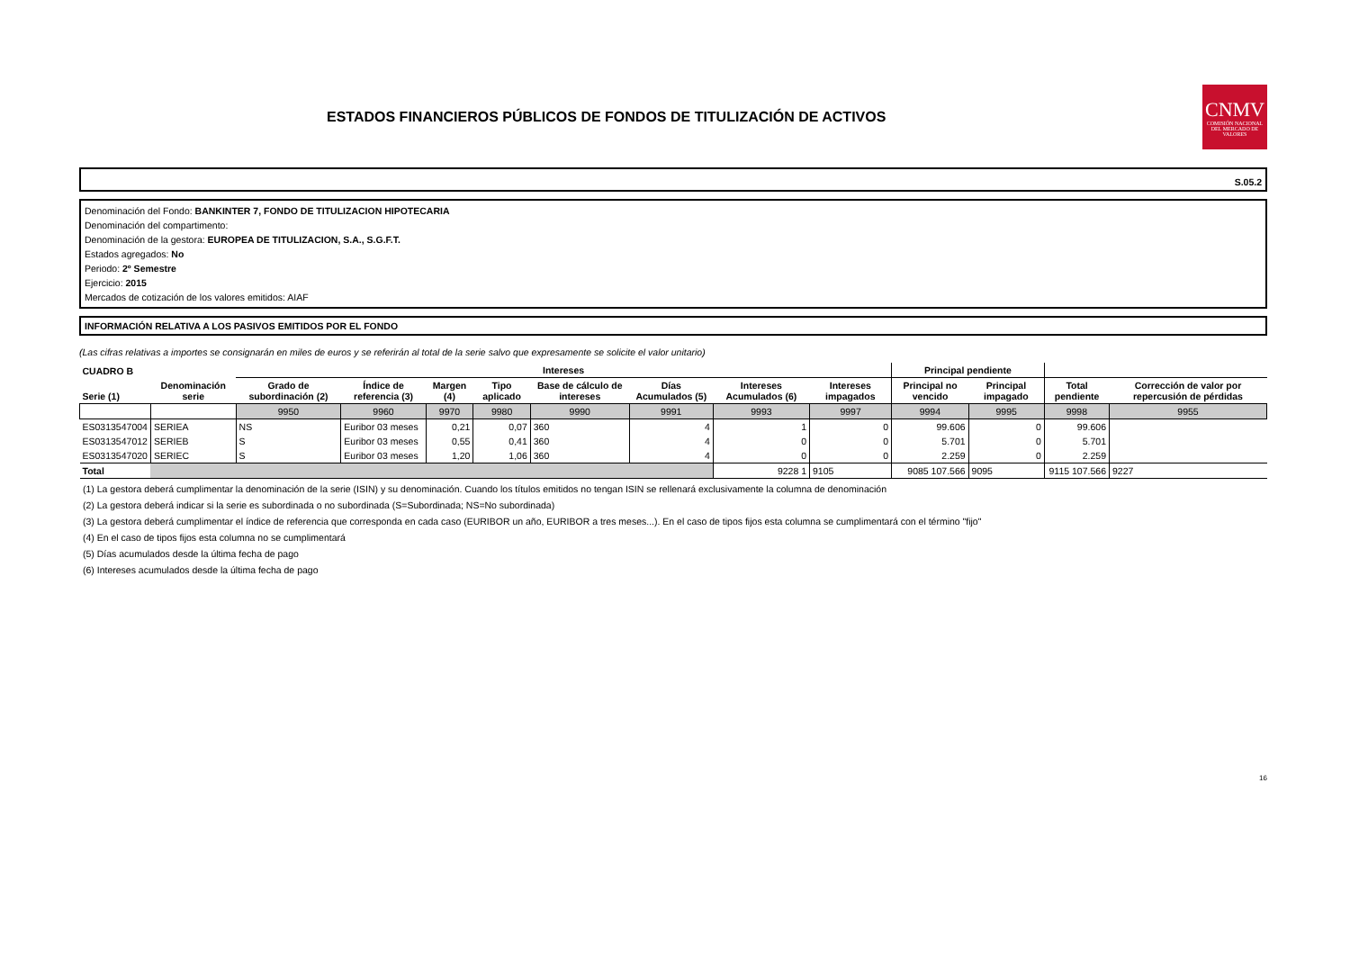ESTADOS FINANCIEROS PÚBLICOS DE FONDOS DE TITULIZACIÓN DE ACTIVOS
CNMV
COMISIÓN NACIONAL DEL MERCADO DE VALORES
S.05.2
Denominación del Fondo: BANKINTER 7, FONDO DE TITULIZACION HIPOTECARIA
Denominación del compartimento:
Denominación de la gestora: EUROPEA DE TITULIZACION, S.A., S.G.F.T.
Estados agregados: No
Periodo: 2º Semestre
Ejercicio: 2015
Mercados de cotización de los valores emitidos: AIAF
INFORMACIÓN RELATIVA A LOS PASIVOS EMITIDOS POR EL FONDO
(Las cifras relativas a importes se consignarán en miles de euros y se referirán al total de la serie salvo que expresamente se solicite el valor unitario)
| CUADRO B | | Intereses | | | | | | | | Principal pendiente | | | |
| --- | --- | --- | --- | --- | --- | --- | --- | --- | --- | --- | --- | --- | --- |
| Serie (1) | Denominación serie | Grado de subordinación (2) | Índice de referencia (3) | Margen (4) | Tipo aplicado | Base de cálculo de intereses | Días Acumulados (5) | Intereses Acumulados (6) | Intereses impagados | Principal no vencido | Principal impagado | Total pendiente | Corrección de valor por repercusión de pérdidas |
| | | 9950 | 9960 | 9970 | 9980 | 9990 | 9991 | 9993 | 9997 | 9994 | 9995 | 9998 | 9955 |
| ES0313547004 | SERIEA | NS | Euribor 03 meses | 0,21 | 0,07 | 360 | 4 | 1 | 0 | 99.606 | 0 | 99.606 | |
| ES0313547012 | SERIEB | S | Euribor 03 meses | 0,55 | 0,41 | 360 | 4 | 0 | 0 | 5.701 | 0 | 5.701 | |
| ES0313547020 | SERIEC | S | Euribor 03 meses | 1,20 | 1,06 | 360 | 4 | 0 | 0 | 2.259 | 0 | 2.259 | |
| Total | | | | | | | | 9228 1 | 9105 | 9085 107.566 | 9095 | 9115 107.566 | 9227 |
(1) La gestora deberá cumplimentar la denominación de la serie (ISIN) y su denominación. Cuando los títulos emitidos no tengan ISIN se rellenará exclusivamente la columna de denominación
(2) La gestora deberá indicar si la serie es subordinada o no subordinada (S=Subordinada; NS=No subordinada)
(3) La gestora deberá cumplimentar el índice de referencia que corresponda en cada caso (EURIBOR un año, EURIBOR a tres meses...). En el caso de tipos fijos esta columna se cumplimentará con el término "fijo"
(4) En el caso de tipos fijos esta columna no se cumplimentará
(5) Días acumulados desde la última fecha de pago
(6) Intereses acumulados desde la última fecha de pago
16